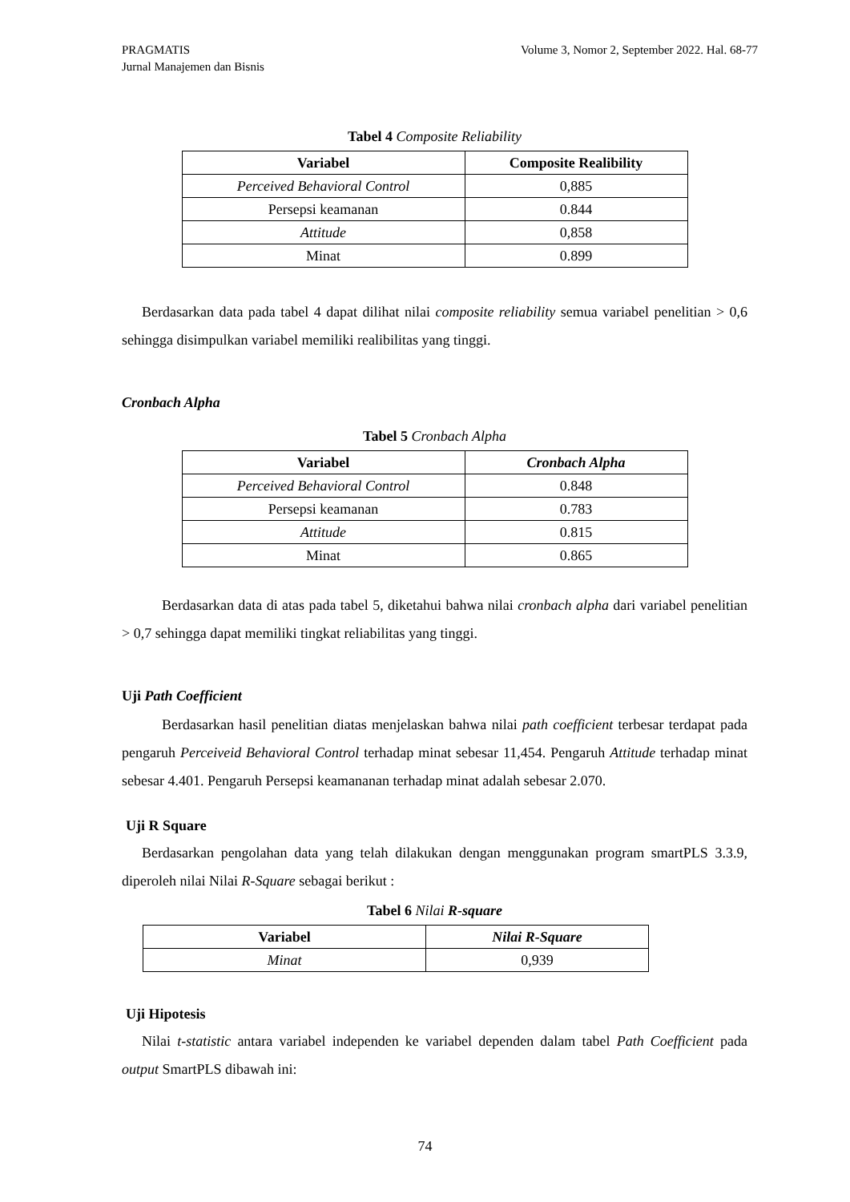Volume 3, Nomor 2, September 2022. Hal. 68-77 PRAGMATIS
Jurnal Manajemen dan Bisnis
Tabel 4 Composite Reliability
| Variabel | Composite Realibility |
| --- | --- |
| Perceived Behavioral Control | 0,885 |
| Persepsi keamanan | 0.844 |
| Attitude | 0,858 |
| Minat | 0.899 |
Berdasarkan data pada tabel 4 dapat dilihat nilai composite reliability semua variabel penelitian > 0,6 sehingga disimpulkan variabel memiliki realibilitas yang tinggi.
Cronbach Alpha
Tabel 5 Cronbach Alpha
| Variabel | Cronbach Alpha |
| --- | --- |
| Perceived Behavioral Control | 0.848 |
| Persepsi keamanan | 0.783 |
| Attitude | 0.815 |
| Minat | 0.865 |
Berdasarkan data di atas pada tabel 5, diketahui bahwa nilai cronbach alpha dari variabel penelitian > 0,7 sehingga dapat memiliki tingkat reliabilitas yang tinggi.
Uji Path Coefficient
Berdasarkan hasil penelitian diatas menjelaskan bahwa nilai path coefficient terbesar terdapat pada pengaruh Perceiveid Behavioral Control terhadap minat sebesar 11,454. Pengaruh Attitude terhadap minat sebesar 4.401. Pengaruh Persepsi keamananan terhadap minat adalah sebesar 2.070.
Uji R Square
Berdasarkan pengolahan data yang telah dilakukan dengan menggunakan program smartPLS 3.3.9, diperoleh nilai Nilai R-Square sebagai berikut :
Tabel 6 Nilai R-square
| Variabel | Nilai R-Square |
| --- | --- |
| Minat | 0,939 |
Uji Hipotesis
Nilai t-statistic antara variabel independen ke variabel dependen dalam tabel Path Coefficient pada output SmartPLS dibawah ini:
74